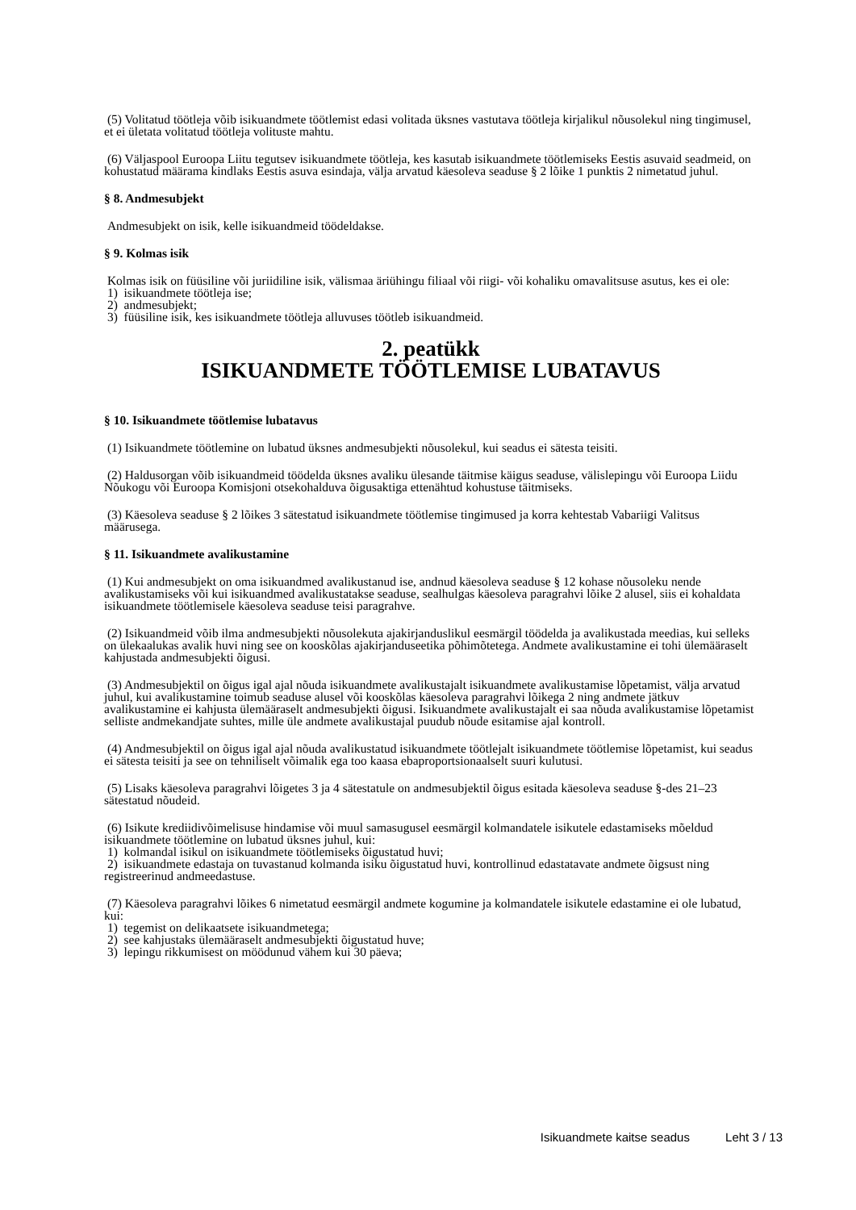(5) Volitatud töötleja võib isikuandmete töötlemist edasi volitada üksnes vastutava töötleja kirjalikul nõusolekul ning tingimusel, et ei ületata volitatud töötleja volituste mahtu.
(6) Väljaspool Euroopa Liitu tegutsev isikuandmete töötleja, kes kasutab isikuandmete töötlemiseks Eestis asuvaid seadmeid, on kohustatud määrama kindlaks Eestis asuva esindaja, välja arvatud käesoleva seaduse § 2 lõike 1 punktis 2 nimetatud juhul.
§ 8. Andmesubjekt
Andmesubjekt on isik, kelle isikuandmeid töödeldakse.
§ 9. Kolmas isik
Kolmas isik on füüsiline või juriidiline isik, välismaa äriühingu filiaal või riigi- või kohaliku omavalitsuse asutus, kes ei ole:
1) isikuandmete töötleja ise;
2) andmesubjekt;
3) füüsiline isik, kes isikuandmete töötleja alluvuses töötleb isikuandmeid.
2. peatükk
ISIKUANDMETE TÖÖTLEMISE LUBATAVUS
§ 10. Isikuandmete töötlemise lubatavus
(1) Isikuandmete töötlemine on lubatud üksnes andmesubjekti nõusolekul, kui seadus ei sätesta teisiti.
(2) Haldusorgan võib isikuandmeid töödelda üksnes avaliku ülesande täitmise käigus seaduse, välislepingu või Euroopa Liidu Nõukogu või Euroopa Komisjoni otsekohalduva õigusaktiga ettenähtud kohustuse täitmiseks.
(3) Käesoleva seaduse § 2 lõikes 3 sätestatud isikuandmete töötlemise tingimused ja korra kehtestab Vabariigi Valitsus määrusega.
§ 11. Isikuandmete avalikustamine
(1) Kui andmesubjekt on oma isikuandmed avalikustanud ise, andnud käesoleva seaduse § 12 kohase nõusoleku nende avalikustamiseks või kui isikuandmed avalikustatakse seaduse, sealhulgas käesoleva paragrahvi lõike 2 alusel, siis ei kohaldata isikuandmete töötlemisele käesoleva seaduse teisi paragrahve.
(2) Isikuandmeid võib ilma andmesubjekti nõusolekuta ajakirjanduslikul eesmärgil töödelda ja avalikustada meedias, kui selleks on ülekaalukas avalik huvi ning see on kooskõlas ajakirjanduseetika põhimõtetega. Andmete avalikustamine ei tohi ülemääraselt kahjustada andmesubjekti õigusi.
(3) Andmesubjektil on õigus igal ajal nõuda isikuandmete avalikustajalt isikuandmete avalikustamise lõpetamist, välja arvatud juhul, kui avalikustamine toimub seaduse alusel või kooskõlas käesoleva paragrahvi lõikega 2 ning andmete jätkuv avalikustamine ei kahjusta ülemääraselt andmesubjekti õigusi. Isikuandmete avalikustajalt ei saa nõuda avalikustamise lõpetamist selliste andmekandjate suhtes, mille üle andmete avalikustajal puudub nõude esitamise ajal kontroll.
(4) Andmesubjektil on õigus igal ajal nõuda avalikustatud isikuandmete töötlejalt isikuandmete töötlemise lõpetamist, kui seadus ei sätesta teisiti ja see on tehniliselt võimalik ega too kaasa ebaproportsionaalselt suuri kulutusi.
(5) Lisaks käesoleva paragrahvi lõigetes 3 ja 4 sätestatule on andmesubjektil õigus esitada käesoleva seaduse §-des 21–23 sätestatud nõudeid.
(6) Isikute krediidivõimelisuse hindamise või muul samasugusel eesmärgil kolmandatele isikutele edastamiseks mõeldud isikuandmete töötlemine on lubatud üksnes juhul, kui:
1) kolmandal isikul on isikuandmete töötlemiseks õigustatud huvi;
2) isikuandmete edastaja on tuvastanud kolmanda isiku õigustatud huvi, kontrollinud edastatavate andmete õigsust ning registreerinud andmeedastuse.
(7) Käesoleva paragrahvi lõikes 6 nimetatud eesmärgil andmete kogumine ja kolmandatele isikutele edastamine ei ole lubatud, kui:
1) tegemist on delikaatsete isikuandmetega;
2) see kahjustaks ülemääraselt andmesubjekti õigustatud huve;
3) lepingu rikkumisest on möödunud vähem kui 30 päeva;
Isikuandmete kaitse seadus Leht 3 / 13